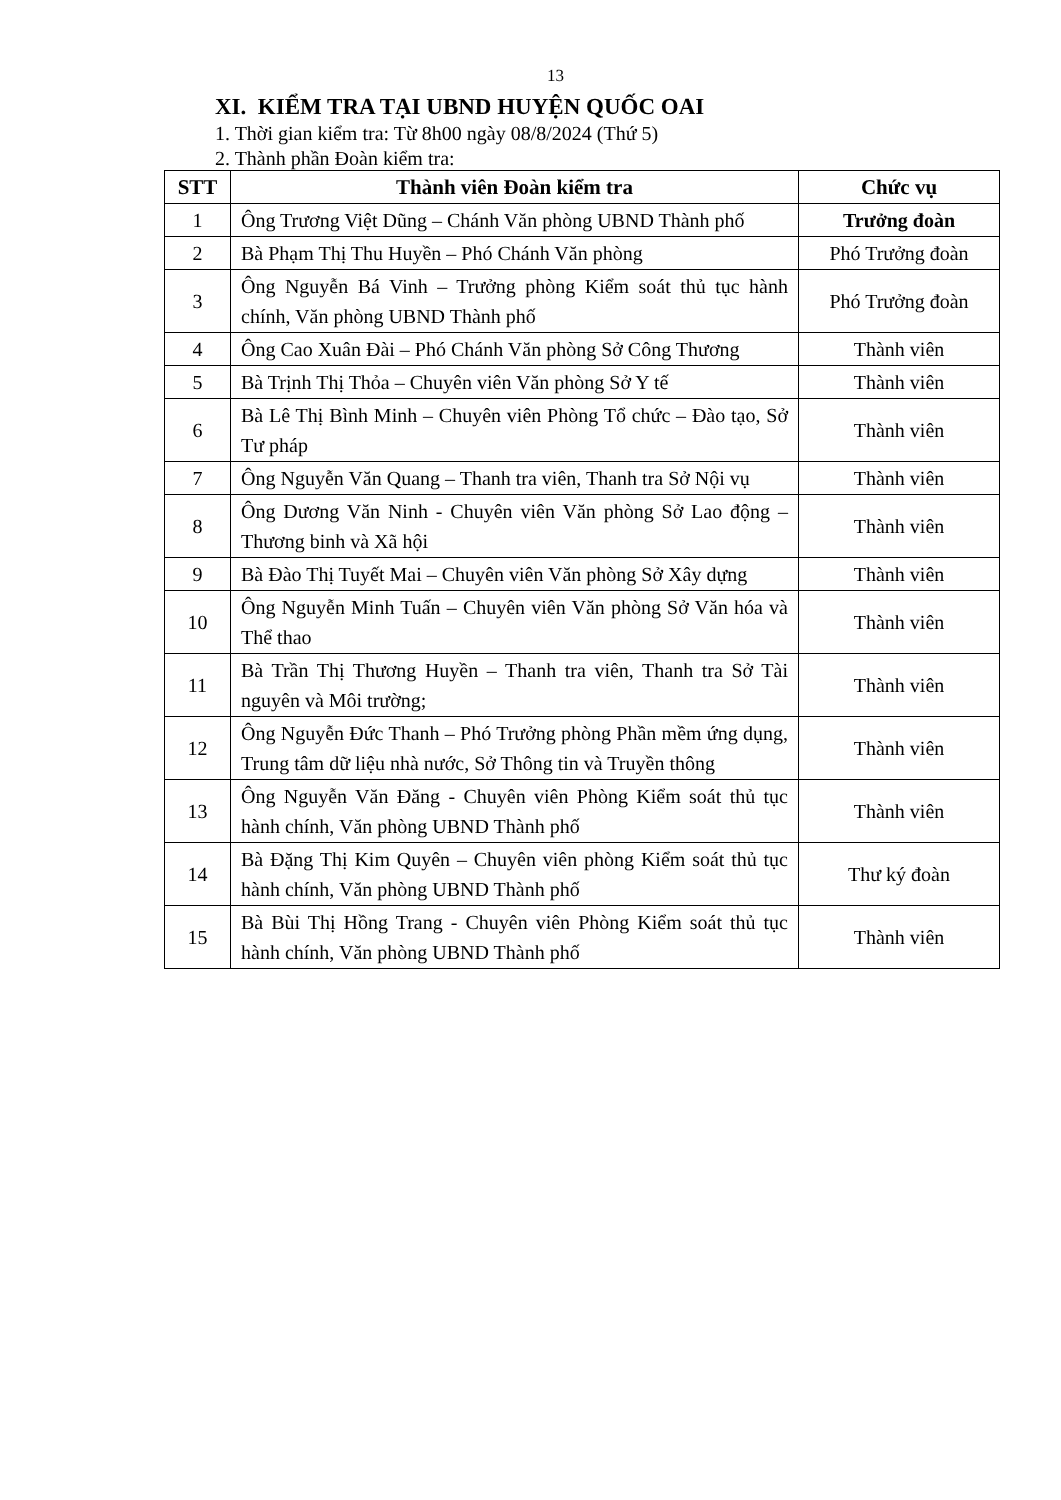13
XI. KIỂM TRA TẠI UBND HUYỆN QUỐC OAI
1. Thời gian kiểm tra: Từ 8h00 ngày 08/8/2024 (Thứ 5)
2. Thành phần Đoàn kiểm tra:
| STT | Thành viên Đoàn kiểm tra | Chức vụ |
| --- | --- | --- |
| 1 | Ông Trương Việt Dũng – Chánh Văn phòng UBND Thành phố | Trưởng đoàn |
| 2 | Bà Phạm Thị Thu Huyền – Phó Chánh Văn phòng | Phó Trưởng đoàn |
| 3 | Ông Nguyễn Bá Vinh – Trưởng phòng Kiểm soát thủ tục hành chính, Văn phòng UBND Thành phố | Phó Trưởng đoàn |
| 4 | Ông Cao Xuân Đài – Phó Chánh Văn phòng Sở Công Thương | Thành viên |
| 5 | Bà Trịnh Thị Thỏa – Chuyên viên Văn phòng Sở Y tế | Thành viên |
| 6 | Bà Lê Thị Bình Minh – Chuyên viên Phòng Tổ chức – Đào tạo, Sở Tư pháp | Thành viên |
| 7 | Ông Nguyễn Văn Quang – Thanh tra viên, Thanh tra Sở Nội vụ | Thành viên |
| 8 | Ông Dương Văn Ninh - Chuyên viên Văn phòng Sở Lao động – Thương binh và Xã hội | Thành viên |
| 9 | Bà Đào Thị Tuyết Mai – Chuyên viên Văn phòng Sở Xây dựng | Thành viên |
| 10 | Ông Nguyễn Minh Tuấn – Chuyên viên Văn phòng Sở Văn hóa và Thể thao | Thành viên |
| 11 | Bà Trần Thị Thương Huyền – Thanh tra viên, Thanh tra Sở Tài nguyên và Môi trường; | Thành viên |
| 12 | Ông Nguyễn Đức Thanh – Phó Trưởng phòng Phần mềm ứng dụng, Trung tâm dữ liệu nhà nước, Sở Thông tin và Truyền thông | Thành viên |
| 13 | Ông Nguyễn Văn Đăng - Chuyên viên Phòng Kiểm soát thủ tục hành chính, Văn phòng UBND Thành phố | Thành viên |
| 14 | Bà Đặng Thị Kim Quyên – Chuyên viên phòng Kiểm soát thủ tục hành chính, Văn phòng UBND Thành phố | Thư ký đoàn |
| 15 | Bà Bùi Thị Hồng Trang - Chuyên viên Phòng Kiểm soát thủ tục hành chính, Văn phòng UBND Thành phố | Thành viên |